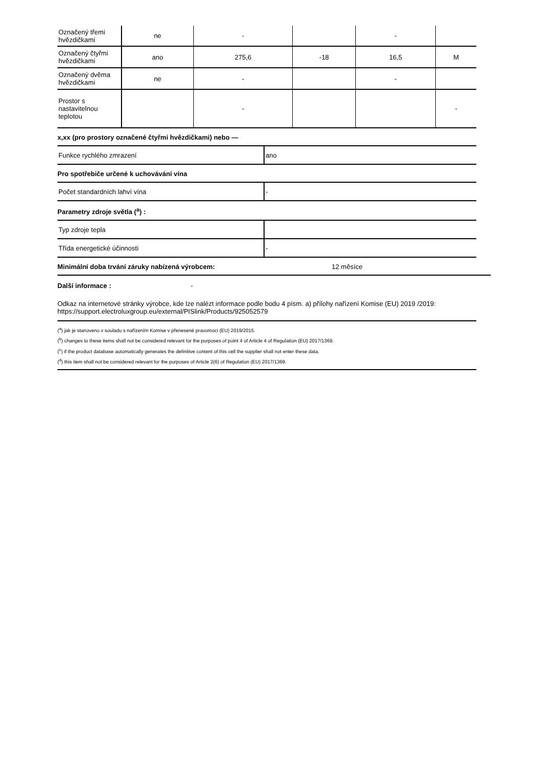| Označený třemi hvězdičkami | ne | - | | - | |
| Označený čtyřmi hvězdičkami | ano | 275,6 | -18 | 16,5 | M |
| Označený dvěma hvězdičkami | ne | - | | - | |
| Prostor s nastavitelnou teplotou | | - | | | - |
x,xx (pro prostory označené čtyřmi hvězdičkami) nebo —
| Funkce rychlého zmrazení | ano |
Pro spotřebiče určené k uchovávání vína
| Počet standardních lahví vína | - |
Parametry zdroje světla (<sup>a</sup>) :
| Typ zdroje tepla | |
| Třída energetické účinnosti | - |
Minimální doba trvání záruky nabízená výrobcem: 12 měsíce
Další informace : -
Odkaz na internetové stránky výrobce, kde lze nalézt informace podle bodu 4 písm. a) přílohy nařízení Komise (EU) 2019 /2019: https://support.electroluxgroup.eu/external/PISlink/Products/925052579
(<sup>a</sup>) jak je stanoveno v souladu s nařízením Komise v přenesené pravomoci (EU) 2019/2015.
(<sup>b</sup>) changes to these items shall not be considered relevant for the purposes of point 4 of Article 4 of Regulation (EU) 2017/1369.
(<sup>c</sup>) if the product database automatically generates the definitive content of this cell the supplier shall not enter these data.
(<sup>d</sup>) this item shall not be considered relevant for the purposes of Article 2(6) of Regulation (EU) 2017/1369.